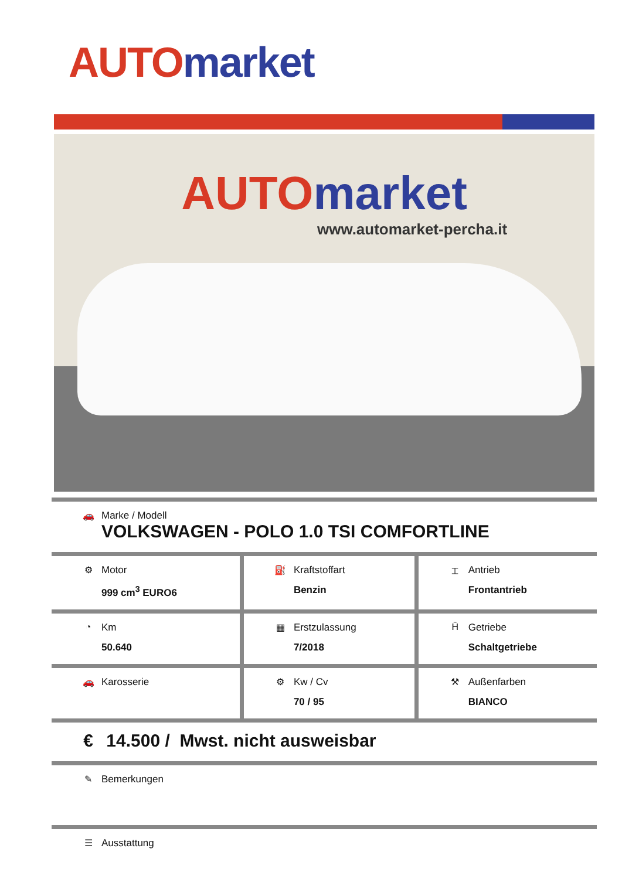AUTO market
AUTO market
www.automarket-percha.it
| 🚗 Marke / Modell VOLKSWAGEN - POLO 1.0 TSI COMFORTLINE | | |
| ⚙ Motor 999 cm<sup>3</sup> EURO6 | ⛽ Kraftstoffart Benzin | ⌶ Antrieb Frontantrieb |
| ◔ Km 50.640 | ▦ Erstzulassung 7/2018 | Ḧ Getriebe Schaltgetriebe |
| 🚗 Karosserie | ⚙ Kw / Cv 70 / 95 | ⚒ Außenfarben BIANCO |
| € 14.500 / Mwst. nicht ausweisbar | | |
| ✎ Bemerkungen | | |
| ☰ Ausstattung | | |